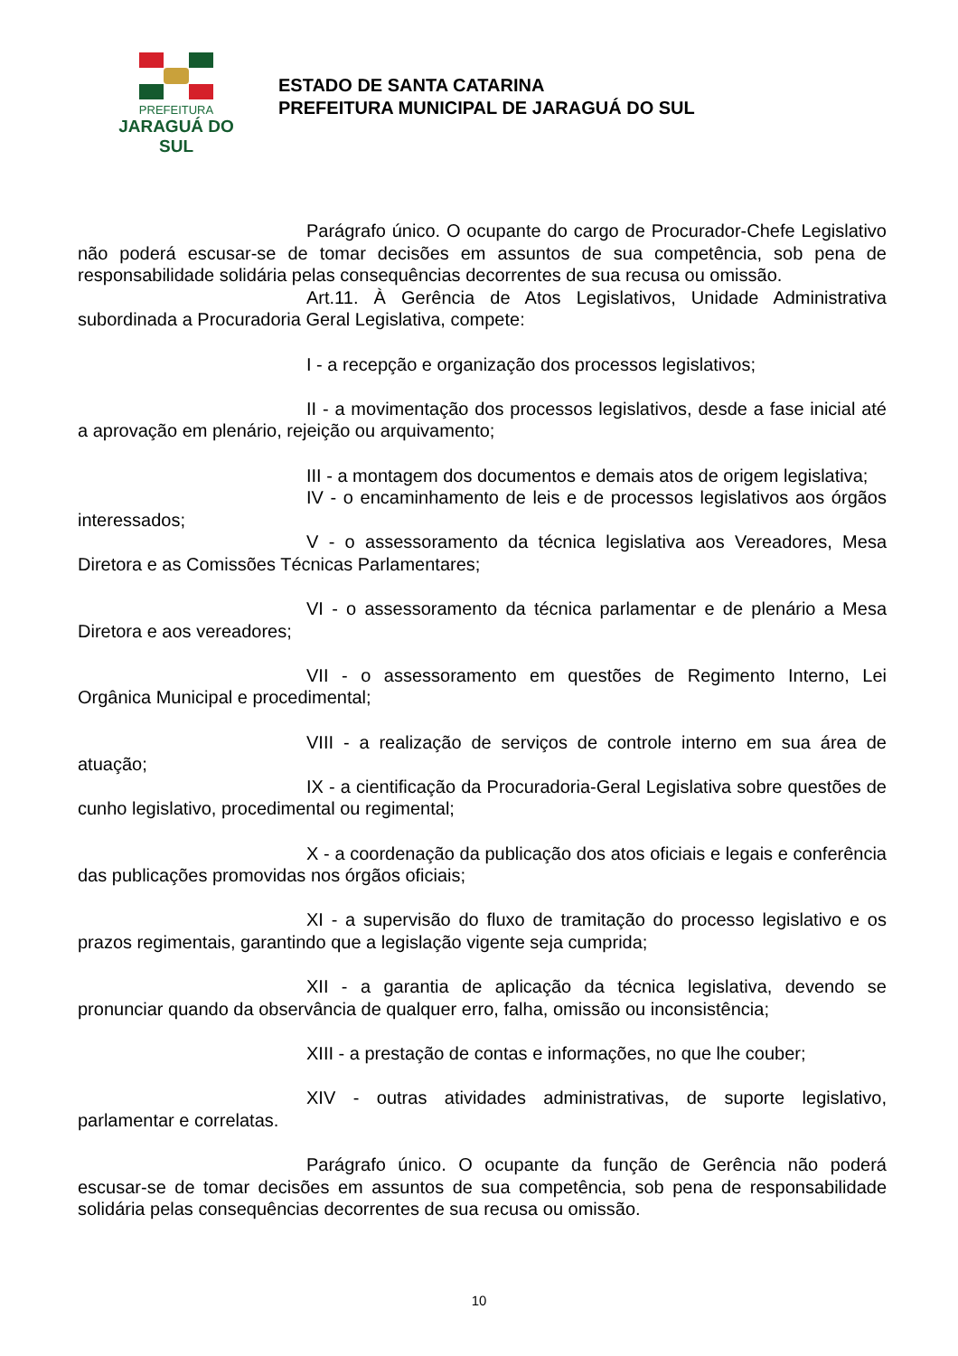PREFEITURA
JARAGUÁ DO SUL
ESTADO DE SANTA CATARINA
PREFEITURA MUNICIPAL DE JARAGUÁ DO SUL
Parágrafo único. O ocupante do cargo de Procurador-Chefe Legislativo não poderá escusar-se de tomar decisões em assuntos de sua competência, sob pena de responsabilidade solidária pelas consequências decorrentes de sua recusa ou omissão.
Art.11. À Gerência de Atos Legislativos, Unidade Administrativa subordinada a Procuradoria Geral Legislativa, compete:
I - a recepção e organização dos processos legislativos;
II - a movimentação dos processos legislativos, desde a fase inicial até a aprovação em plenário, rejeição ou arquivamento;
III - a montagem dos documentos e demais atos de origem legislativa;
IV - o encaminhamento de leis e de processos legislativos aos órgãos interessados;
V - o assessoramento da técnica legislativa aos Vereadores, Mesa Diretora e as Comissões Técnicas Parlamentares;
VI - o assessoramento da técnica parlamentar e de plenário a Mesa Diretora e aos vereadores;
VII - o assessoramento em questões de Regimento Interno, Lei Orgânica Municipal e procedimental;
VIII - a realização de serviços de controle interno em sua área de atuação;
IX - a cientificação da Procuradoria-Geral Legislativa sobre questões de cunho legislativo, procedimental ou regimental;
X - a coordenação da publicação dos atos oficiais e legais e conferência das publicações promovidas nos órgãos oficiais;
XI - a supervisão do fluxo de tramitação do processo legislativo e os prazos regimentais, garantindo que a legislação vigente seja cumprida;
XII - a garantia de aplicação da técnica legislativa, devendo se pronunciar quando da observância de qualquer erro, falha, omissão ou inconsistência;
XIII - a prestação de contas e informações, no que lhe couber;
XIV - outras atividades administrativas, de suporte legislativo, parlamentar e correlatas.
Parágrafo único. O ocupante da função de Gerência não poderá escusar-se de tomar decisões em assuntos de sua competência, sob pena de responsabilidade solidária pelas consequências decorrentes de sua recusa ou omissão.
10